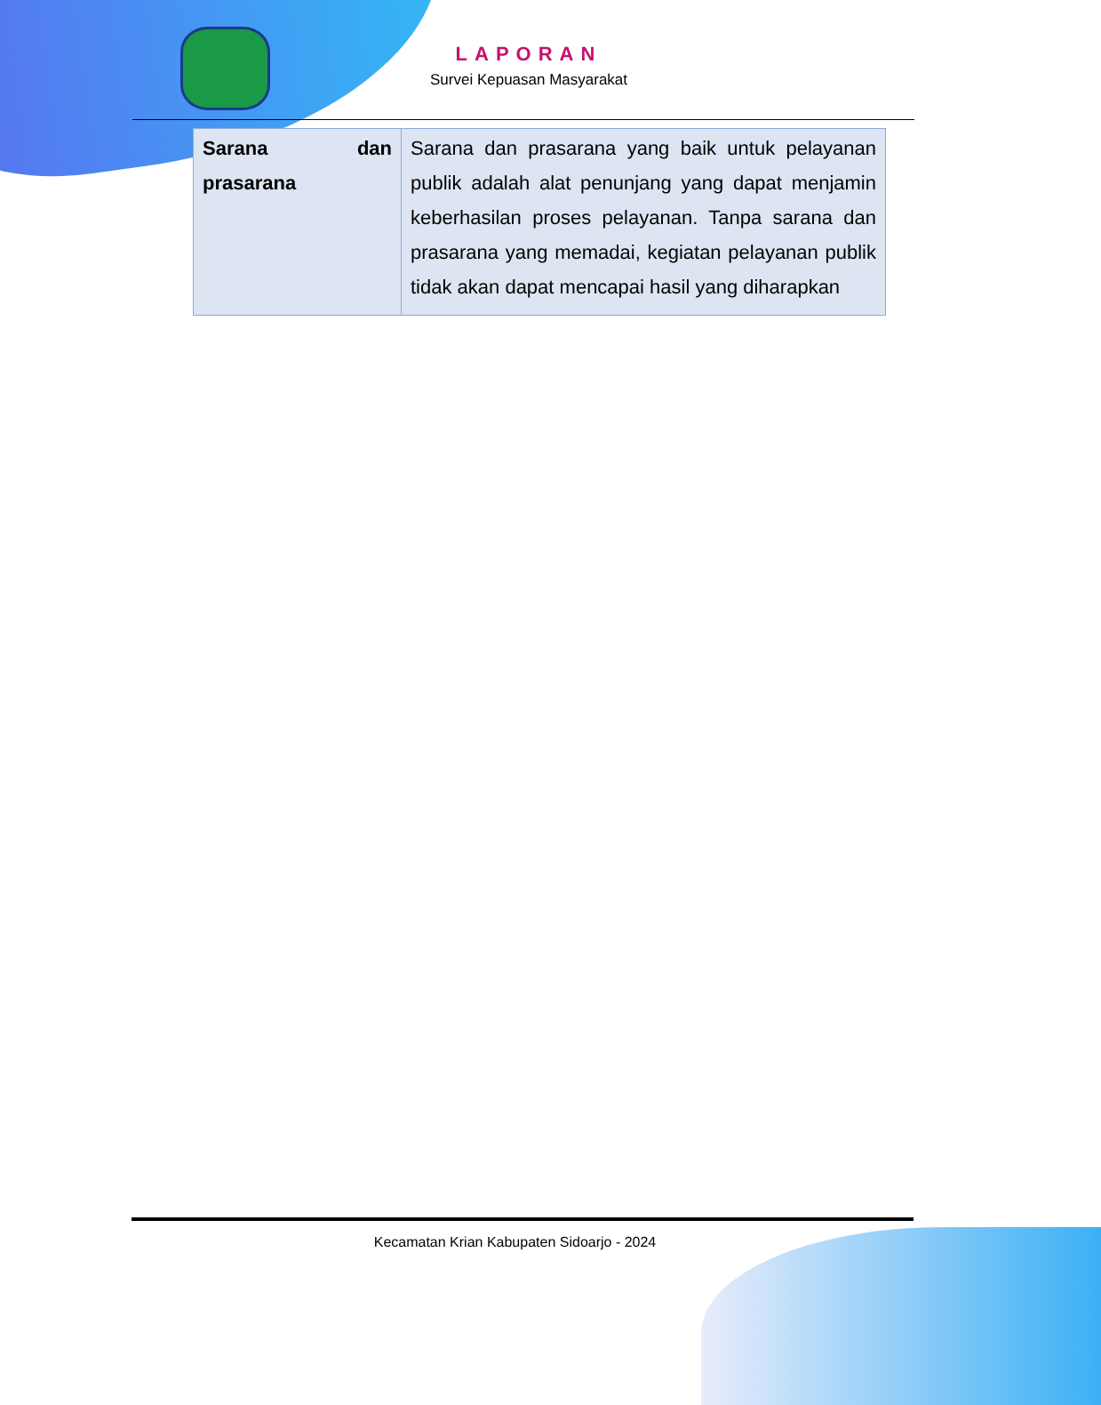LAPORAN
Survei Kepuasan Masyarakat
| Sarana dan prasarana | Sarana dan prasarana yang baik untuk pelayanan publik adalah alat penunjang yang dapat menjamin keberhasilan proses pelayanan. Tanpa sarana dan prasarana yang memadai, kegiatan pelayanan publik tidak akan dapat mencapai hasil yang diharapkan |
Kecamatan Krian Kabupaten Sidoarjo - 2024